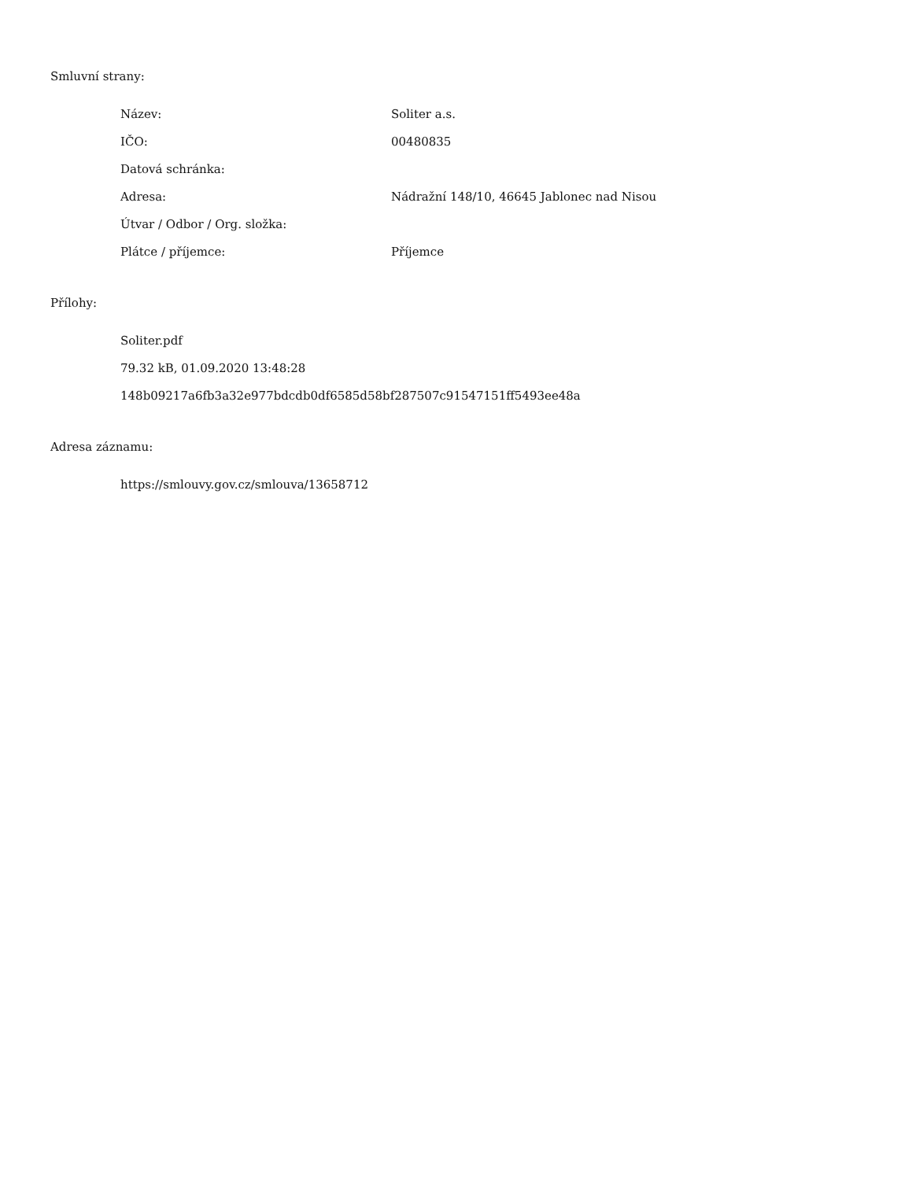Smluvní strany:
| Název: | Soliter a.s. |
| IČO: | 00480835 |
| Datová schránka: | |
| Adresa: | Nádražní 148/10, 46645 Jablonec nad Nisou |
| Útvar / Odbor / Org. složka: | |
| Plátce / příjemce: | Příjemce |
Přílohy:
Soliter.pdf
79.32 kB, 01.09.2020 13:48:28
148b09217a6fb3a32e977bdcdb0df6585d58bf287507c91547151ff5493ee48a
Adresa záznamu:
https://smlouvy.gov.cz/smlouva/13658712